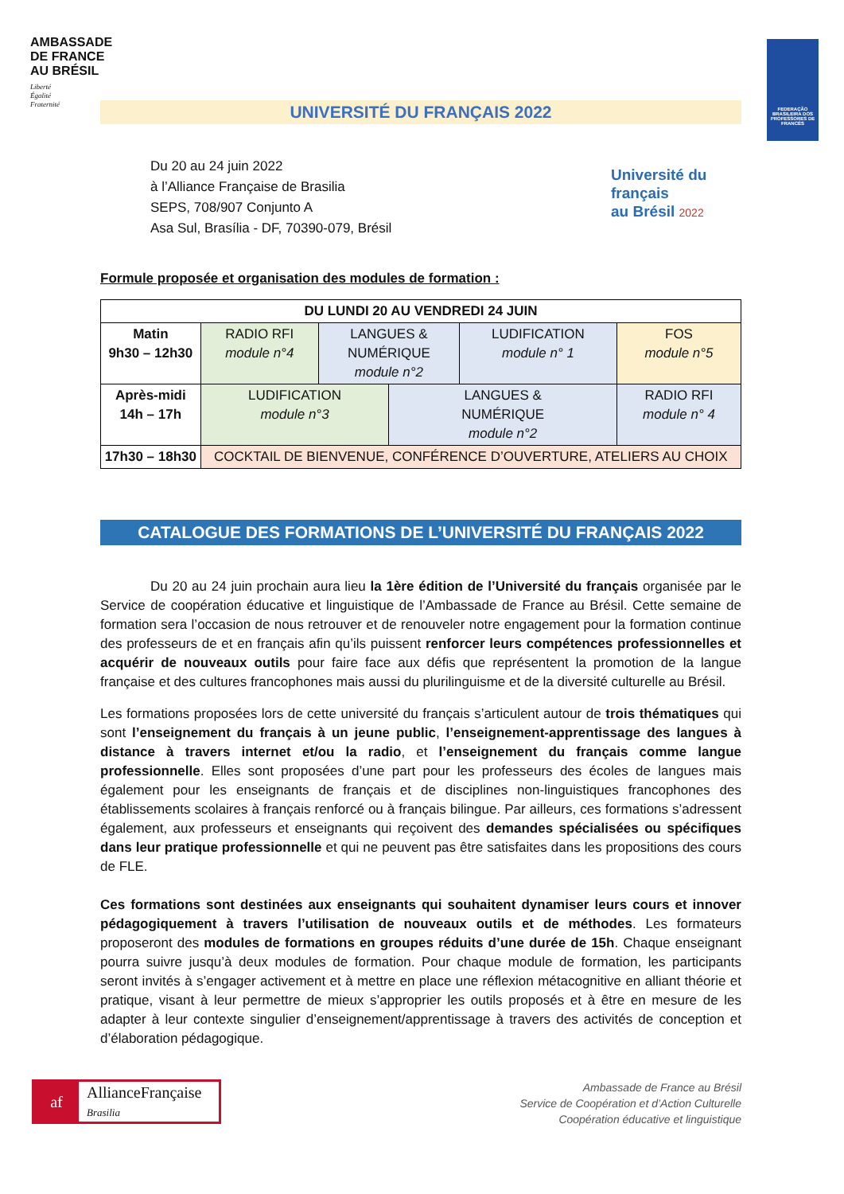AMBASSADE
DE FRANCE
AU BRÉSIL
Liberté
Égalité
Fraternité
FEDERAÇÃO BRASILEIRA DOS PROFESSORES DE FRANCÊS
UNIVERSITÉ DU FRANÇAIS 2022
Du 20 au 24 juin 2022
à l’Alliance Française de Brasilia
SEPS, 708/907 Conjunto A
Asa Sul, Brasília - DF, 70390-079, Brésil
Université du
français
au Brésil 2022
Formule proposée et organisation des modules de formation :
| DU LUNDI 20 AU VENDREDI 24 JUIN | | | | | |
| Matin 9h30 – 12h30 | RADIO RFI module n°4 | LANGUES & NUMÉRIQUE module n°2 | | LUDIFICATION module n° 1 | FOS module n°5 |
| Après-midi 14h – 17h | LUDIFICATION module n°3 | | LANGUES & NUMÉRIQUE module n°2 | | RADIO RFI module n° 4 |
| 17h30 – 18h30 | COCKTAIL DE BIENVENUE, CONFÉRENCE D’OUVERTURE, ATELIERS AU CHOIX | | | | |
CATALOGUE DES FORMATIONS DE L’UNIVERSITÉ DU FRANÇAIS 2022
Du 20 au 24 juin prochain aura lieu la 1ère édition de l’Université du français organisée par le Service de coopération éducative et linguistique de l’Ambassade de France au Brésil. Cette semaine de formation sera l’occasion de nous retrouver et de renouveler notre engagement pour la formation continue des professeurs de et en français afin qu’ils puissent renforcer leurs compétences professionnelles et acquérir de nouveaux outils pour faire face aux défis que représentent la promotion de la langue française et des cultures francophones mais aussi du plurilinguisme et de la diversité culturelle au Brésil.
Les formations proposées lors de cette université du français s’articulent autour de trois thématiques qui sont l’enseignement du français à un jeune public, l’enseignement-apprentissage des langues à distance à travers internet et/ou la radio, et l’enseignement du français comme langue professionnelle. Elles sont proposées d’une part pour les professeurs des écoles de langues mais également pour les enseignants de français et de disciplines non-linguistiques francophones des établissements scolaires à français renforcé ou à français bilingue. Par ailleurs, ces formations s’adressent également, aux professeurs et enseignants qui reçoivent des demandes spécialisées ou spécifiques dans leur pratique professionnelle et qui ne peuvent pas être satisfaites dans les propositions des cours de FLE.
Ces formations sont destinées aux enseignants qui souhaitent dynamiser leurs cours et innover pédagogiquement à travers l’utilisation de nouveaux outils et de méthodes. Les formateurs proposeront des modules de formations en groupes réduits d’une durée de 15h. Chaque enseignant pourra suivre jusqu’à deux modules de formation. Pour chaque module de formation, les participants seront invités à s’engager activement et à mettre en place une réflexion métacognitive en alliant théorie et pratique, visant à leur permettre de mieux s’approprier les outils proposés et à être en mesure de les adapter à leur contexte singulier d’enseignement/apprentissage à travers des activités de conception et d’élaboration pédagogique.
af
AllianceFrançaise
Brasilia
Ambassade de France au Brésil
Service de Coopération et d’Action Culturelle
Coopération éducative et linguistique